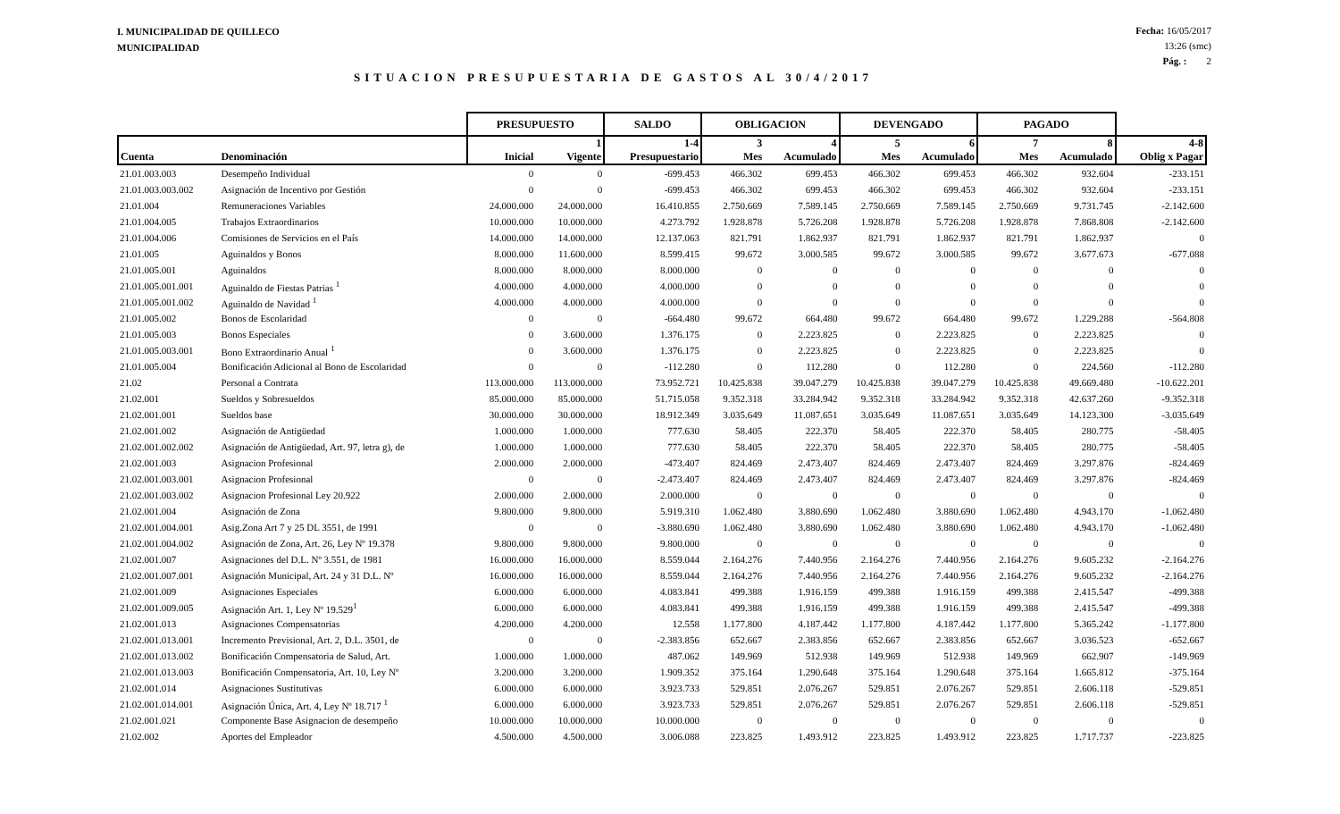I. MUNICIPALIDAD DE QUILLECO
MUNICIPALIDAD
Fecha: 16/05/2017
13:26 (smc)
Pág. : 2
SITUACION PRESUPUESTARIA DE GASTOS AL 30/4/2017
| | | PRESUPUESTO | | SALDO | OBLIGACION | | DEVENGADO | | PAGADO | | |
| --- | --- | --- | --- | --- | --- | --- | --- | --- | --- | --- | --- |
| Cuenta | Denominación | Inicial | 1 Vigente | 1-4 Presupuestario | 3 Mes | 4 Acumulado | 5 Mes | 6 Acumulado | 7 Mes | 8 Acumulado | 4-8 Oblig x Pagar |
| 21.01.003.003 | Desempeño Individual | 0 | 0 | -699.453 | 466.302 | 699.453 | 466.302 | 699.453 | 466.302 | 932.604 | -233.151 |
| 21.01.003.003.002 | Asignación de Incentivo por Gestión | 0 | 0 | -699.453 | 466.302 | 699.453 | 466.302 | 699.453 | 466.302 | 932.604 | -233.151 |
| 21.01.004 | Remuneraciones Variables | 24.000.000 | 24.000.000 | 16.410.855 | 2.750.669 | 7.589.145 | 2.750.669 | 7.589.145 | 2.750.669 | 9.731.745 | -2.142.600 |
| 21.01.004.005 | Trabajos Extraordinarios | 10.000.000 | 10.000.000 | 4.273.792 | 1.928.878 | 5.726.208 | 1.928.878 | 5.726.208 | 1.928.878 | 7.868.808 | -2.142.600 |
| 21.01.004.006 | Comisiones de Servicios en el País | 14.000.000 | 14.000.000 | 12.137.063 | 821.791 | 1.862.937 | 821.791 | 1.862.937 | 821.791 | 1.862.937 | 0 |
| 21.01.005 | Aguinaldos y Bonos | 8.000.000 | 11.600.000 | 8.599.415 | 99.672 | 3.000.585 | 99.672 | 3.000.585 | 99.672 | 3.677.673 | -677.088 |
| 21.01.005.001 | Aguinaldos | 8.000.000 | 8.000.000 | 8.000.000 | 0 | 0 | 0 | 0 | 0 | 0 | 0 |
| 21.01.005.001.001 | Aguinaldo de Fiestas Patrias <sup>1</sup> | 4.000.000 | 4.000.000 | 4.000.000 | 0 | 0 | 0 | 0 | 0 | 0 | 0 |
| 21.01.005.001.002 | Aguinaldo de Navidad <sup>1</sup> | 4.000.000 | 4.000.000 | 4.000.000 | 0 | 0 | 0 | 0 | 0 | 0 | 0 |
| 21.01.005.002 | Bonos de Escolaridad | 0 | 0 | -664.480 | 99.672 | 664.480 | 99.672 | 664.480 | 99.672 | 1.229.288 | -564.808 |
| 21.01.005.003 | Bonos Especiales | 0 | 3.600.000 | 1.376.175 | 0 | 2.223.825 | 0 | 2.223.825 | 0 | 2.223.825 | 0 |
| 21.01.005.003.001 | Bono Extraordinario Anual <sup>1</sup> | 0 | 3.600.000 | 1.376.175 | 0 | 2.223.825 | 0 | 2.223.825 | 0 | 2.223.825 | 0 |
| 21.01.005.004 | Bonificación Adicional al Bono de Escolaridad | 0 | 0 | -112.280 | 0 | 112.280 | 0 | 112.280 | 0 | 224.560 | -112.280 |
| 21.02 | Personal a Contrata | 113.000.000 | 113.000.000 | 73.952.721 | 10.425.838 | 39.047.279 | 10.425.838 | 39.047.279 | 10.425.838 | 49.669.480 | -10.622.201 |
| 21.02.001 | Sueldos y Sobresueldos | 85.000.000 | 85.000.000 | 51.715.058 | 9.352.318 | 33.284.942 | 9.352.318 | 33.284.942 | 9.352.318 | 42.637.260 | -9.352.318 |
| 21.02.001.001 | Sueldos base | 30.000.000 | 30.000.000 | 18.912.349 | 3.035.649 | 11.087.651 | 3.035.649 | 11.087.651 | 3.035.649 | 14.123.300 | -3.035.649 |
| 21.02.001.002 | Asignación de Antigüedad | 1.000.000 | 1.000.000 | 777.630 | 58.405 | 222.370 | 58.405 | 222.370 | 58.405 | 280.775 | -58.405 |
| 21.02.001.002.002 | Asignación de Antigüedad, Art. 97, letra g), de | 1.000.000 | 1.000.000 | 777.630 | 58.405 | 222.370 | 58.405 | 222.370 | 58.405 | 280.775 | -58.405 |
| 21.02.001.003 | Asignacion Profesional | 2.000.000 | 2.000.000 | -473.407 | 824.469 | 2.473.407 | 824.469 | 2.473.407 | 824.469 | 3.297.876 | -824.469 |
| 21.02.001.003.001 | Asignacion Profesional | 0 | 0 | -2.473.407 | 824.469 | 2.473.407 | 824.469 | 2.473.407 | 824.469 | 3.297.876 | -824.469 |
| 21.02.001.003.002 | Asignacion Profesional Ley 20.922 | 2.000.000 | 2.000.000 | 2.000.000 | 0 | 0 | 0 | 0 | 0 | 0 | 0 |
| 21.02.001.004 | Asignación de Zona | 9.800.000 | 9.800.000 | 5.919.310 | 1.062.480 | 3.880.690 | 1.062.480 | 3.880.690 | 1.062.480 | 4.943.170 | -1.062.480 |
| 21.02.001.004.001 | Asig.Zona Art 7 y 25 DL 3551, de 1991 | 0 | 0 | -3.880.690 | 1.062.480 | 3.880.690 | 1.062.480 | 3.880.690 | 1.062.480 | 4.943.170 | -1.062.480 |
| 21.02.001.004.002 | Asignación de Zona, Art. 26, Ley Nº 19.378 | 9.800.000 | 9.800.000 | 9.800.000 | 0 | 0 | 0 | 0 | 0 | 0 | 0 |
| 21.02.001.007 | Asignaciones del D.L. Nº 3.551, de 1981 | 16.000.000 | 16.000.000 | 8.559.044 | 2.164.276 | 7.440.956 | 2.164.276 | 7.440.956 | 2.164.276 | 9.605.232 | -2.164.276 |
| 21.02.001.007.001 | Asignación Municipal, Art. 24 y 31 D.L. Nº | 16.000.000 | 16.000.000 | 8.559.044 | 2.164.276 | 7.440.956 | 2.164.276 | 7.440.956 | 2.164.276 | 9.605.232 | -2.164.276 |
| 21.02.001.009 | Asignaciones Especiales | 6.000.000 | 6.000.000 | 4.083.841 | 499.388 | 1.916.159 | 499.388 | 1.916.159 | 499.388 | 2.415.547 | -499.388 |
| 21.02.001.009.005 | Asignación Art. 1, Ley Nº 19.529<sup>1</sup> | 6.000.000 | 6.000.000 | 4.083.841 | 499.388 | 1.916.159 | 499.388 | 1.916.159 | 499.388 | 2.415.547 | -499.388 |
| 21.02.001.013 | Asignaciones Compensatorias | 4.200.000 | 4.200.000 | 12.558 | 1.177.800 | 4.187.442 | 1.177.800 | 4.187.442 | 1.177.800 | 5.365.242 | -1.177.800 |
| 21.02.001.013.001 | Incremento Previsional, Art. 2, D.L. 3501, de | 0 | 0 | -2.383.856 | 652.667 | 2.383.856 | 652.667 | 2.383.856 | 652.667 | 3.036.523 | -652.667 |
| 21.02.001.013.002 | Bonificación Compensatoria de Salud, Art. | 1.000.000 | 1.000.000 | 487.062 | 149.969 | 512.938 | 149.969 | 512.938 | 149.969 | 662.907 | -149.969 |
| 21.02.001.013.003 | Bonificación Compensatoria, Art. 10, Ley Nº | 3.200.000 | 3.200.000 | 1.909.352 | 375.164 | 1.290.648 | 375.164 | 1.290.648 | 375.164 | 1.665.812 | -375.164 |
| 21.02.001.014 | Asignaciones Sustitutivas | 6.000.000 | 6.000.000 | 3.923.733 | 529.851 | 2.076.267 | 529.851 | 2.076.267 | 529.851 | 2.606.118 | -529.851 |
| 21.02.001.014.001 | Asignación Única, Art. 4, Ley Nº 18.717 <sup>1</sup> | 6.000.000 | 6.000.000 | 3.923.733 | 529.851 | 2.076.267 | 529.851 | 2.076.267 | 529.851 | 2.606.118 | -529.851 |
| 21.02.001.021 | Componente Base Asignacion de desempeño | 10.000.000 | 10.000.000 | 10.000.000 | 0 | 0 | 0 | 0 | 0 | 0 | 0 |
| 21.02.002 | Aportes del Empleador | 4.500.000 | 4.500.000 | 3.006.088 | 223.825 | 1.493.912 | 223.825 | 1.493.912 | 223.825 | 1.717.737 | -223.825 |